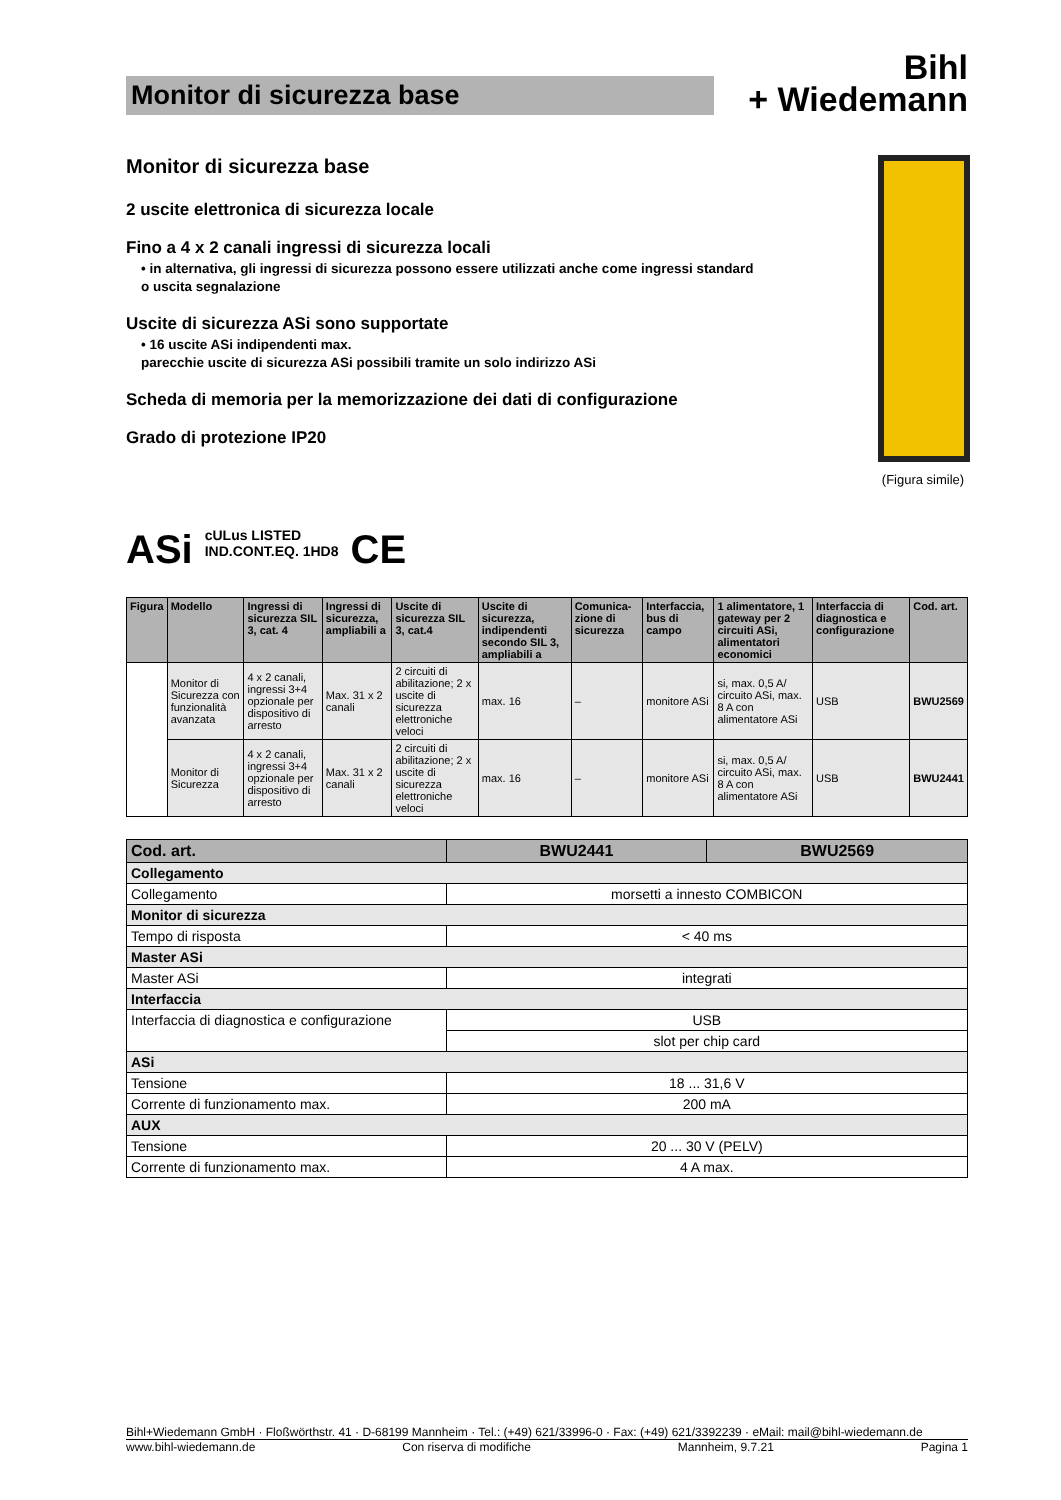Monitor di sicurezza base
Bihl
+ Wiedemann
Monitor di sicurezza base
2 uscite elettronica di sicurezza locale
Fino a 4 x 2 canali ingressi di sicurezza locali
• in alternativa, gli ingressi di sicurezza possono essere utilizzati anche come ingressi standard
o uscita segnalazione
Uscite di sicurezza ASi sono supportate
• 16 uscite ASi indipendenti max.
parecchie uscite di sicurezza ASi possibili tramite un solo indirizzo ASi
Scheda di memoria per la memorizzazione dei dati di configurazione
Grado di protezione IP20
(Figura simile)
ASi cULus LISTED
IND.CONT.EQ. 1HD8 CE
| Figura | Modello | Ingressi di sicurezza SIL 3, cat. 4 | Ingressi di sicurezza, ampliabili a | Uscite di sicurezza SIL 3, cat.4 | Uscite di sicurezza, indipendenti secondo SIL 3, ampliabili a | Comunica-zione di sicurezza | Interfaccia, bus di campo | 1 alimentatore, 1 gateway per 2 circuiti ASi, alimentatori economici | Interfaccia di diagnostica e configurazione | Cod. art. |
| --- | --- | --- | --- | --- | --- | --- | --- | --- | --- | --- |
| | Monitor di Sicurezza con funzionalità avanzata | 4 x 2 canali, ingressi 3+4 opzionale per dispositivo di arresto | Max. 31 x 2 canali | 2 circuiti di abilitazione; 2 x uscite di sicurezza elettroniche veloci | max. 16 | – | monitore ASi | si, max. 0,5 A/ circuito ASi, max. 8 A con alimentatore ASi | USB | BWU2569 |
| | Monitor di Sicurezza | 4 x 2 canali, ingressi 3+4 opzionale per dispositivo di arresto | Max. 31 x 2 canali | 2 circuiti di abilitazione; 2 x uscite di sicurezza elettroniche veloci | max. 16 | – | monitore ASi | si, max. 0,5 A/ circuito ASi, max. 8 A con alimentatore ASi | USB | BWU2441 |
| Cod. art. | BWU2441 | BWU2569 |
| Collegamento | | |
| Collegamento | morsetti a innesto COMBICON | |
| Monitor di sicurezza | | |
| Tempo di risposta | < 40 ms | |
| Master ASi | | |
| Master ASi | integrati | |
| Interfaccia | | |
| Interfaccia di diagnostica e configurazione | USB | |
| | slot per chip card | |
| ASi | | |
| Tensione | 18 ... 31,6 V | |
| Corrente di funzionamento max. | 200 mA | |
| AUX | | |
| Tensione | 20 ... 30 V (PELV) | |
| Corrente di funzionamento max. | 4 A max. | |
Bihl+Wiedemann GmbH · Floßwörthstr. 41 · D-68199 Mannheim · Tel.: (+49) 621/33996-0 · Fax: (+49) 621/3392239 · eMail: mail@bihl-wiedemann.de
www.bihl-wiedemann.de Con riserva di modifiche Mannheim, 9.7.21 Pagina 1